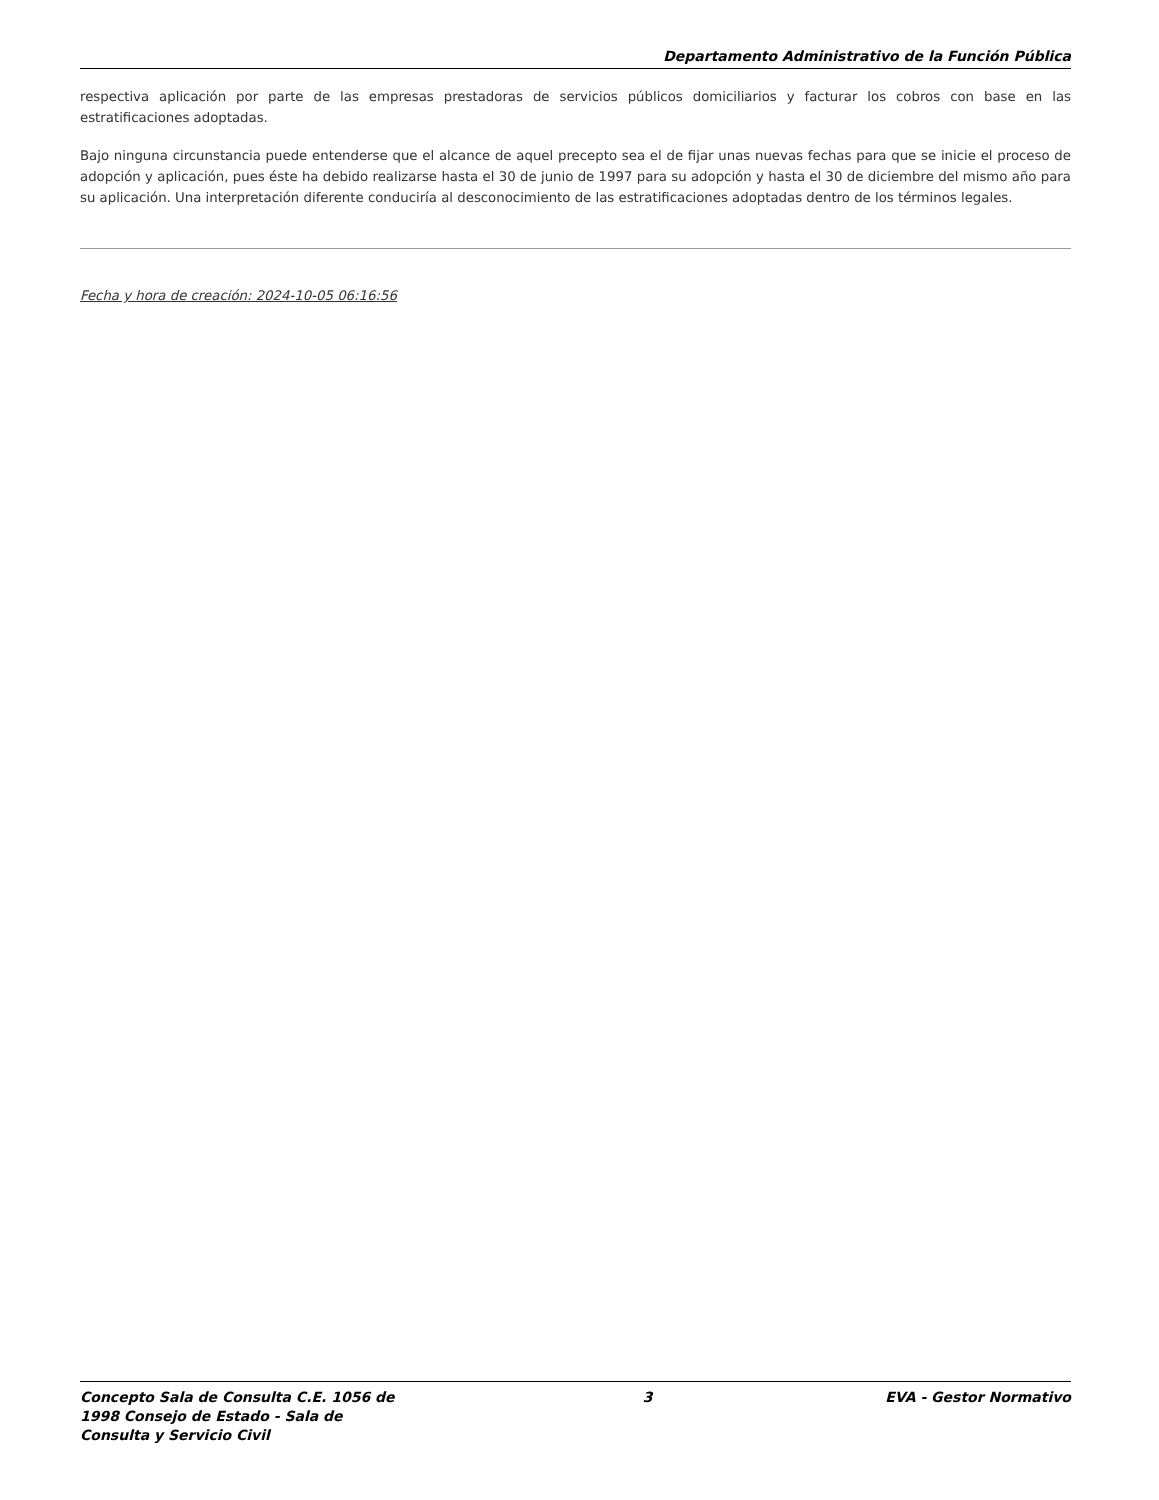Departamento Administrativo de la Función Pública
respectiva aplicación por parte de las empresas prestadoras de servicios públicos domiciliarios y facturar los cobros con base en las estratificaciones adoptadas.
Bajo ninguna circunstancia puede entenderse que el alcance de aquel precepto sea el de fijar unas nuevas fechas para que se inicie el proceso de adopción y aplicación, pues éste ha debido realizarse hasta el 30 de junio de 1997 para su adopción y hasta el 30 de diciembre del mismo año para su aplicación. Una interpretación diferente conduciría al desconocimiento de las estratificaciones adoptadas dentro de los términos legales.
Fecha y hora de creación: 2024-10-05 06:16:56
Concepto Sala de Consulta C.E. 1056 de 1998 Consejo de Estado - Sala de Consulta y Servicio Civil
3 EVA - Gestor Normativo